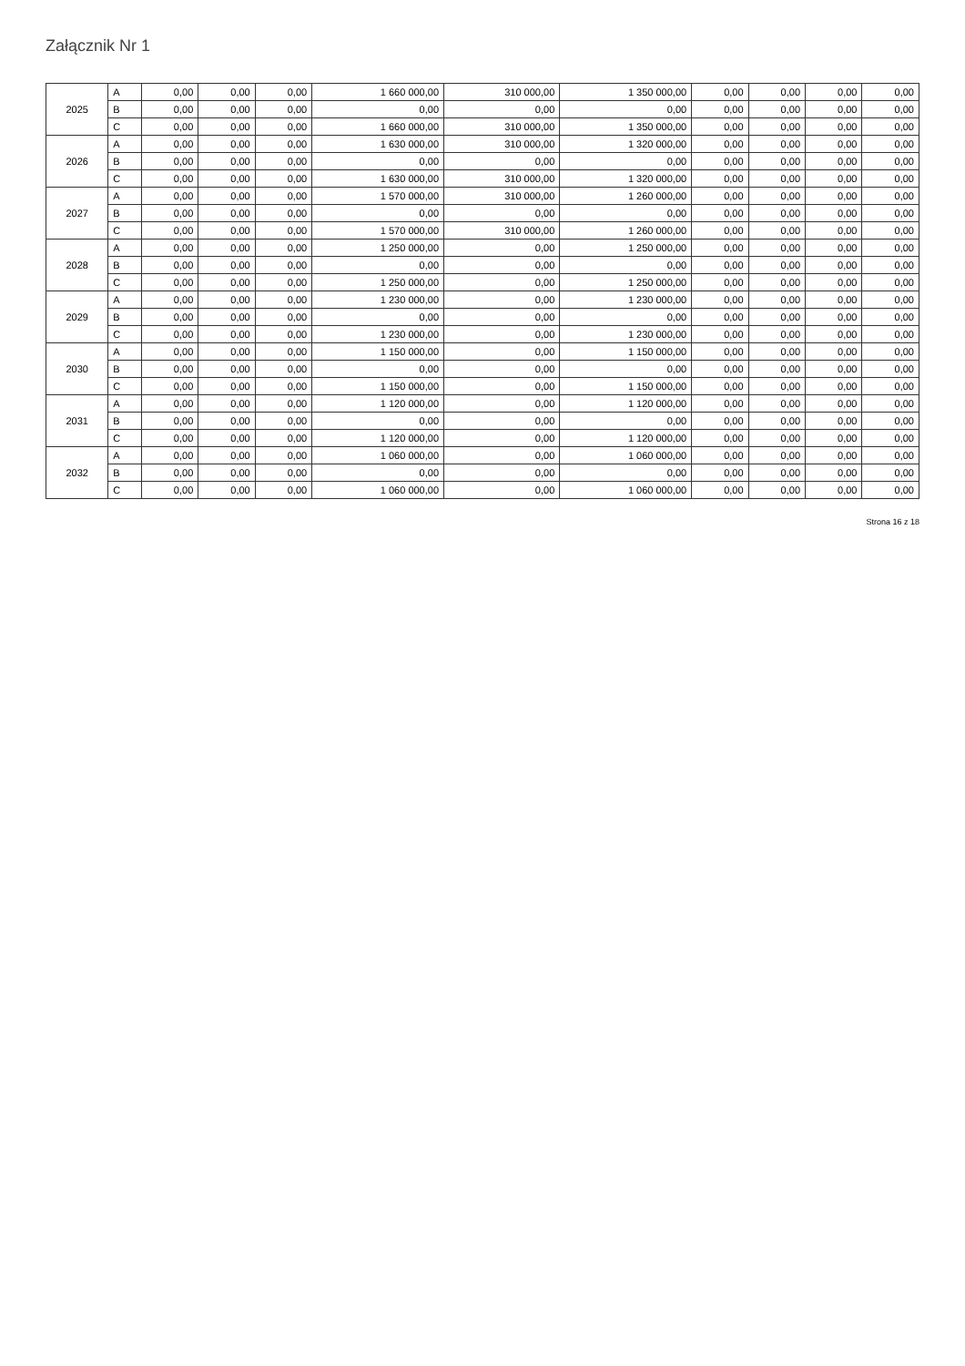Załącznik Nr 1
| 2025 | A | 0,00 | 0,00 | 0,00 | 1 660 000,00 | 310 000,00 | 1 350 000,00 | 0,00 | 0,00 | 0,00 | 0,00 |
| | B | 0,00 | 0,00 | 0,00 | 0,00 | 0,00 | 0,00 | 0,00 | 0,00 | 0,00 | 0,00 |
| | C | 0,00 | 0,00 | 0,00 | 1 660 000,00 | 310 000,00 | 1 350 000,00 | 0,00 | 0,00 | 0,00 | 0,00 |
| 2026 | A | 0,00 | 0,00 | 0,00 | 1 630 000,00 | 310 000,00 | 1 320 000,00 | 0,00 | 0,00 | 0,00 | 0,00 |
| | B | 0,00 | 0,00 | 0,00 | 0,00 | 0,00 | 0,00 | 0,00 | 0,00 | 0,00 | 0,00 |
| | C | 0,00 | 0,00 | 0,00 | 1 630 000,00 | 310 000,00 | 1 320 000,00 | 0,00 | 0,00 | 0,00 | 0,00 |
| 2027 | A | 0,00 | 0,00 | 0,00 | 1 570 000,00 | 310 000,00 | 1 260 000,00 | 0,00 | 0,00 | 0,00 | 0,00 |
| | B | 0,00 | 0,00 | 0,00 | 0,00 | 0,00 | 0,00 | 0,00 | 0,00 | 0,00 | 0,00 |
| | C | 0,00 | 0,00 | 0,00 | 1 570 000,00 | 310 000,00 | 1 260 000,00 | 0,00 | 0,00 | 0,00 | 0,00 |
| 2028 | A | 0,00 | 0,00 | 0,00 | 1 250 000,00 | 0,00 | 1 250 000,00 | 0,00 | 0,00 | 0,00 | 0,00 |
| | B | 0,00 | 0,00 | 0,00 | 0,00 | 0,00 | 0,00 | 0,00 | 0,00 | 0,00 | 0,00 |
| | C | 0,00 | 0,00 | 0,00 | 1 250 000,00 | 0,00 | 1 250 000,00 | 0,00 | 0,00 | 0,00 | 0,00 |
| 2029 | A | 0,00 | 0,00 | 0,00 | 1 230 000,00 | 0,00 | 1 230 000,00 | 0,00 | 0,00 | 0,00 | 0,00 |
| | B | 0,00 | 0,00 | 0,00 | 0,00 | 0,00 | 0,00 | 0,00 | 0,00 | 0,00 | 0,00 |
| | C | 0,00 | 0,00 | 0,00 | 1 230 000,00 | 0,00 | 1 230 000,00 | 0,00 | 0,00 | 0,00 | 0,00 |
| 2030 | A | 0,00 | 0,00 | 0,00 | 1 150 000,00 | 0,00 | 1 150 000,00 | 0,00 | 0,00 | 0,00 | 0,00 |
| | B | 0,00 | 0,00 | 0,00 | 0,00 | 0,00 | 0,00 | 0,00 | 0,00 | 0,00 | 0,00 |
| | C | 0,00 | 0,00 | 0,00 | 1 150 000,00 | 0,00 | 1 150 000,00 | 0,00 | 0,00 | 0,00 | 0,00 |
| 2031 | A | 0,00 | 0,00 | 0,00 | 1 120 000,00 | 0,00 | 1 120 000,00 | 0,00 | 0,00 | 0,00 | 0,00 |
| | B | 0,00 | 0,00 | 0,00 | 0,00 | 0,00 | 0,00 | 0,00 | 0,00 | 0,00 | 0,00 |
| | C | 0,00 | 0,00 | 0,00 | 1 120 000,00 | 0,00 | 1 120 000,00 | 0,00 | 0,00 | 0,00 | 0,00 |
| 2032 | A | 0,00 | 0,00 | 0,00 | 1 060 000,00 | 0,00 | 1 060 000,00 | 0,00 | 0,00 | 0,00 | 0,00 |
| | B | 0,00 | 0,00 | 0,00 | 0,00 | 0,00 | 0,00 | 0,00 | 0,00 | 0,00 | 0,00 |
| | C | 0,00 | 0,00 | 0,00 | 1 060 000,00 | 0,00 | 1 060 000,00 | 0,00 | 0,00 | 0,00 | 0,00 |
Strona 16 z 18